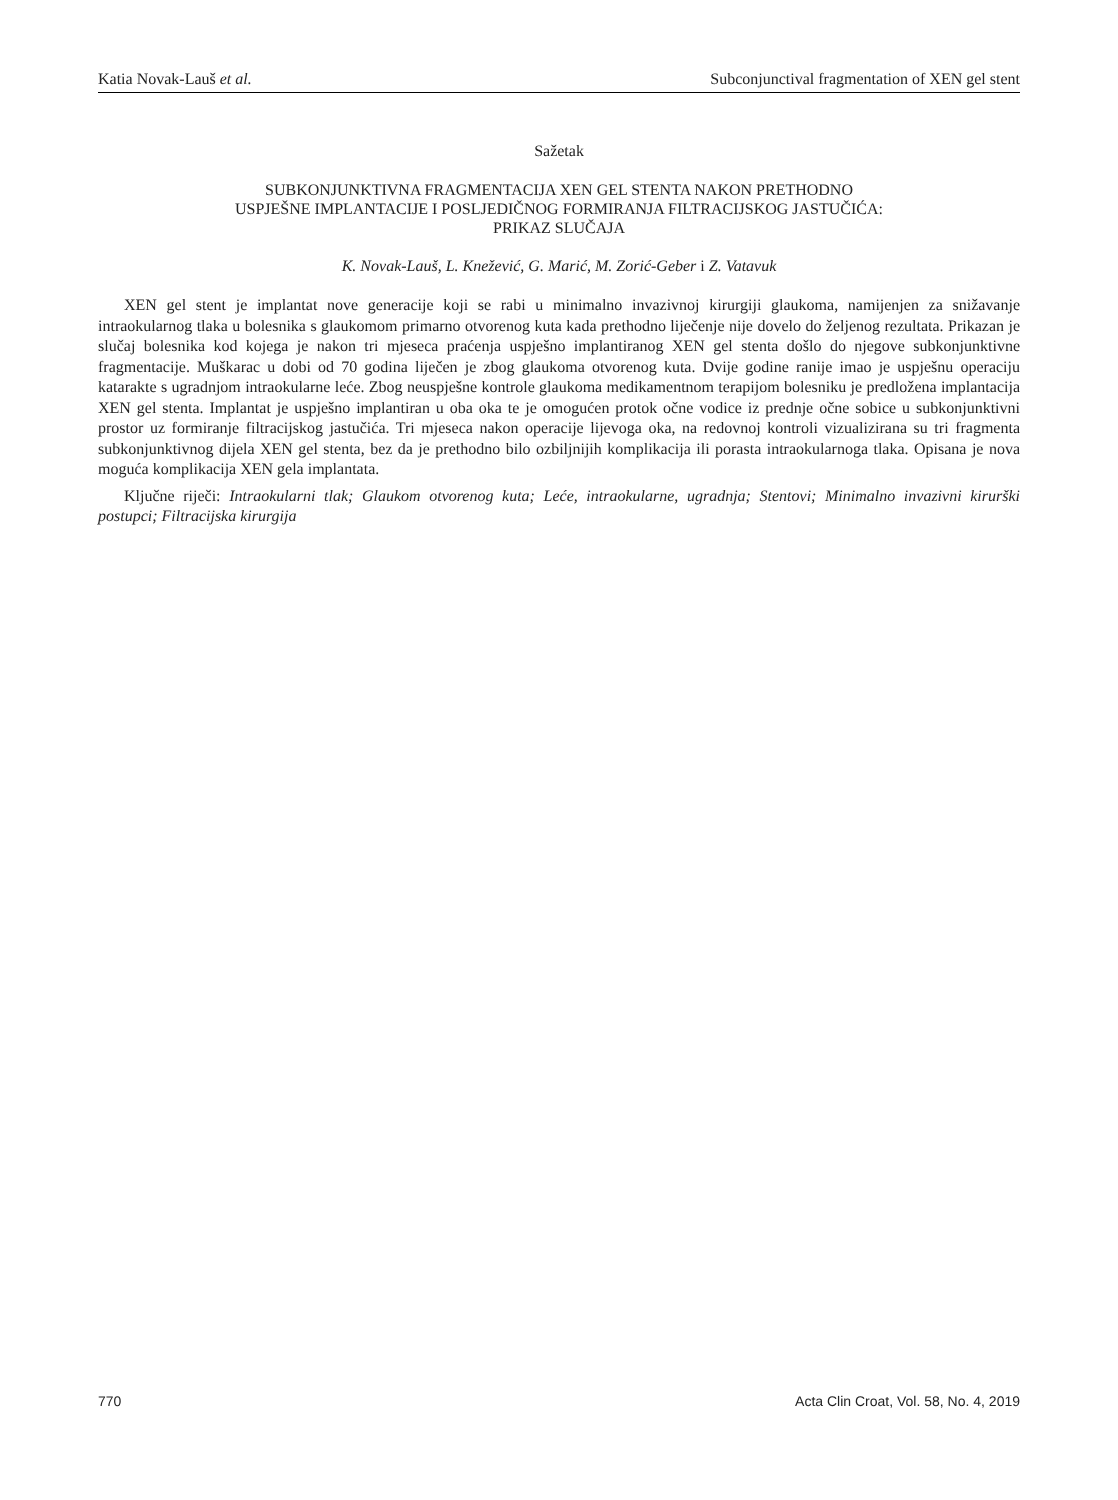Katia Novak-Lauš et al. Subconjunctival fragmentation of XEN gel stent
Sažetak
SUBKONJUNKTIVNA FRAGMENTACIJA XEN GEL STENTA NAKON PRETHODNO
USPJEŠNE IMPLANTACIJE I POSLJEDIČNOG FORMIRANJA FILTRACIJSKOG JASTUČIĆA:
PRIKAZ SLUČAJA
K. Novak-Lauš, L. Knežević, G. Marić, M. Zorić-Geber i Z. Vatavuk
XEN gel stent je implantat nove generacije koji se rabi u minimalno invazivnoj kirurgiji glaukoma, namijenjen za snižavanje intraokularnog tlaka u bolesnika s glaukomom primarno otvorenog kuta kada prethodno liječenje nije dovelo do željenog rezultata. Prikazan je slučaj bolesnika kod kojega je nakon tri mjeseca praćenja uspješno implantiranog XEN gel stenta došlo do njegove subkonjunktivne fragmentacije. Muškarac u dobi od 70 godina liječen je zbog glaukoma otvorenog kuta. Dvije godine ranije imao je uspješnu operaciju katarakte s ugradnjom intraokularne leće. Zbog neuspješne kontrole glaukoma medikamentnom terapijom bolesniku je predložena implantacija XEN gel stenta. Implantat je uspješno implantiran u oba oka te je omogućen protok očne vodice iz prednje očne sobice u subkonjunktivni prostor uz formiranje filtracijskog jastučića. Tri mjeseca nakon operacije lijevoga oka, na redovnoj kontroli vizualizirana su tri fragmenta subkonjunktivnog dijela XEN gel stenta, bez da je prethodno bilo ozbiljnijih komplikacija ili porasta intraokularnoga tlaka. Opisana je nova moguća komplikacija XEN gela implantata.
Ključne riječi: Intraokularni tlak; Glaukom otvorenog kuta; Leće, intraokularne, ugradnja; Stentovi; Minimalno invazivni kirurški postupci; Filtracijska kirurgija
770 Acta Clin Croat, Vol. 58, No. 4, 2019